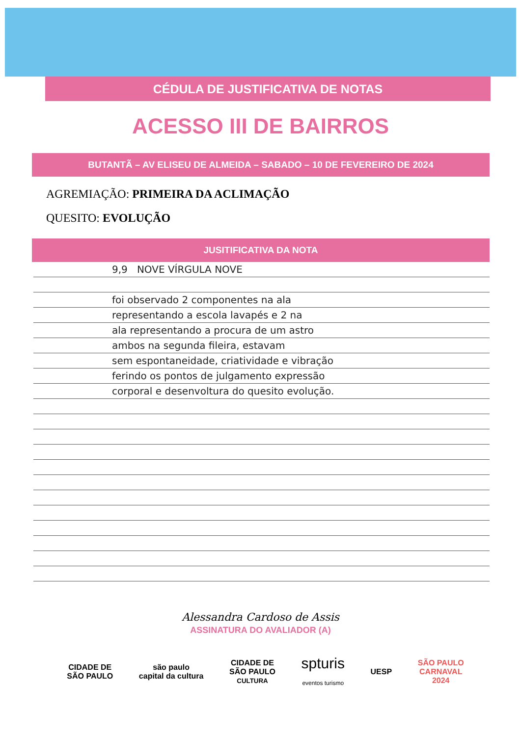CÉDULA DE JUSTIFICATIVA DE NOTAS
ACESSO III DE BAIRROS
BUTANTÃ – AV ELISEU DE ALMEIDA – SABADO – 10 DE FEVEREIRO DE 2024
AGREMIAÇÃO: PRIMEIRA DA ACLIMAÇÃO
QUESITO: EVOLUÇÃO
JUSITIFICATIVA DA NOTA
9,9 NOVE VÍRGULA NOVE
foi observado 2 componentes na ala
representando a escola lavapés e 2 na
ala representando a procura de um astro
ambos na segunda fileira, estavam
sem espontaneidade, criatividade e vibração
ferindo os pontos de julgamento expressão
corporal e desenvoltura do quesito evolução.
Alessandra Cardoso de Assis
ASSINATURA DO AVALIADOR (A)
CIDADE DE
SÃO PAULO
são paulo
capital da cultura
CIDADE DE
SÃO PAULO
CULTURA
spturis
eventos turismo
UESP
SÃO PAULO
CARNAVAL
2024